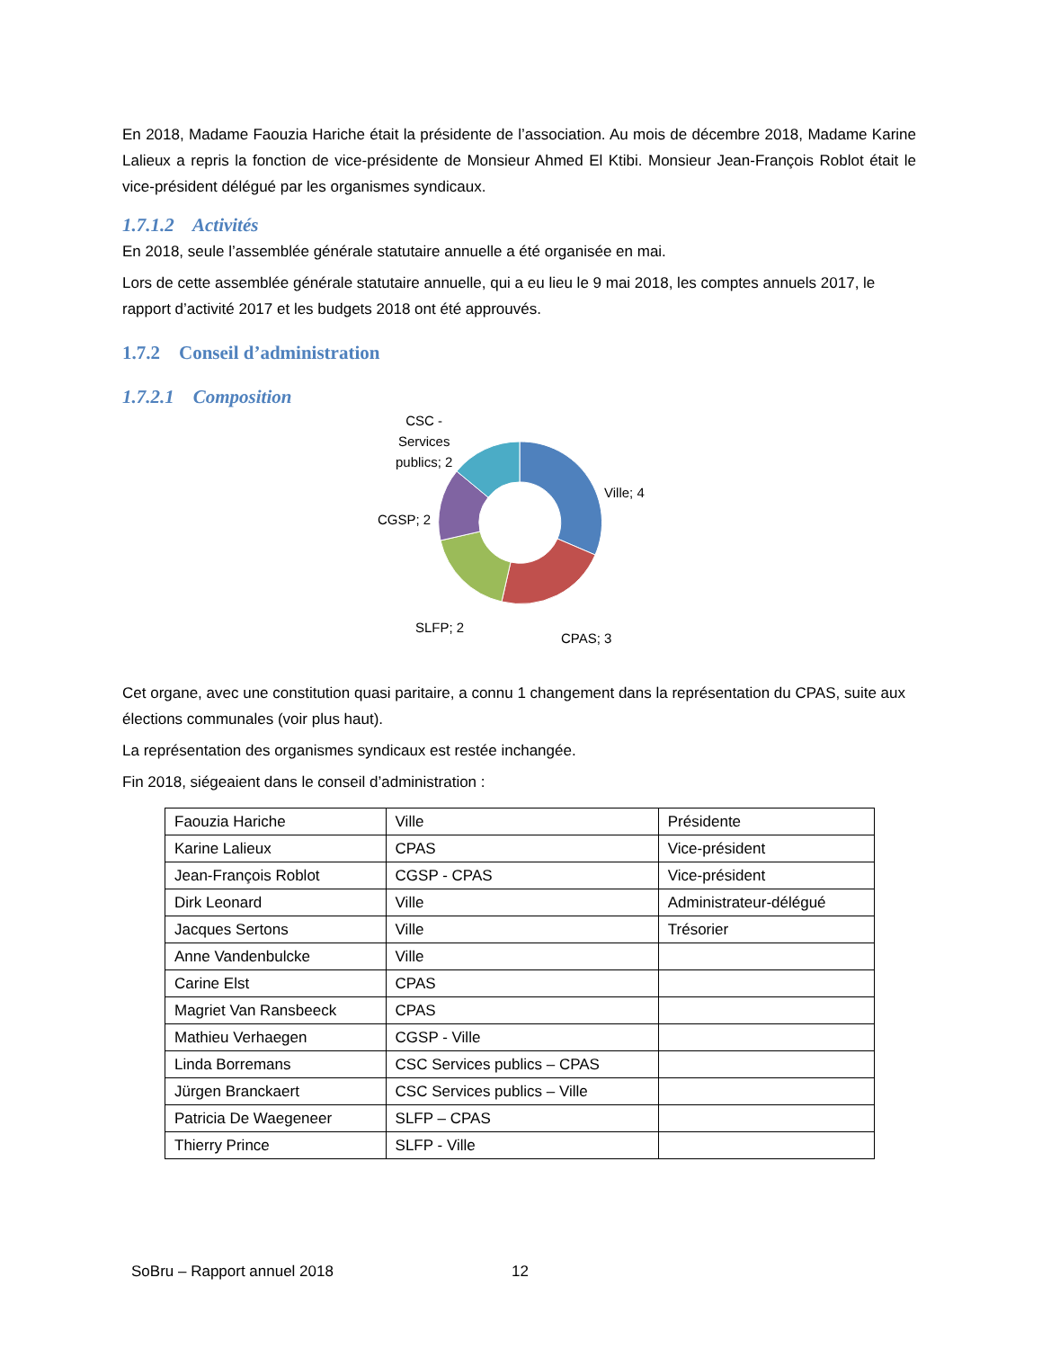En 2018, Madame Faouzia Hariche était la présidente de l’association. Au mois de décembre 2018, Madame Karine Lalieux a repris la fonction de vice-présidente de Monsieur Ahmed El Ktibi. Monsieur Jean-François Roblot était le vice-président délégué par les organismes syndicaux.
1.7.1.2 Activités
En 2018, seule l’assemblée générale statutaire annuelle a été organisée en mai.
Lors de cette assemblée générale statutaire annuelle, qui a eu lieu le 9 mai 2018, les comptes annuels 2017, le rapport d’activité 2017 et les budgets 2018 ont été approuvés.
1.7.2 Conseil d’administration
1.7.2.1 Composition
CSC -
Services
publics; 2
Ville; 4
CGSP; 2
SLFP; 2
CPAS; 3
Cet organe, avec une constitution quasi paritaire, a connu 1 changement dans la représentation du CPAS, suite aux élections communales (voir plus haut).
La représentation des organismes syndicaux est restée inchangée.
Fin 2018, siégeaient dans le conseil d’administration :
| Faouzia Hariche | Ville | Présidente |
| Karine Lalieux | CPAS | Vice-président |
| Jean-François Roblot | CGSP - CPAS | Vice-président |
| Dirk Leonard | Ville | Administrateur-délégué |
| Jacques Sertons | Ville | Trésorier |
| Anne Vandenbulcke | Ville | |
| Carine Elst | CPAS | |
| Magriet Van Ransbeeck | CPAS | |
| Mathieu Verhaegen | CGSP - Ville | |
| Linda Borremans | CSC Services publics – CPAS | |
| Jürgen Branckaert | CSC Services publics – Ville | |
| Patricia De Waegeneer | SLFP – CPAS | |
| Thierry Prince | SLFP - Ville | |
SoBru – Rapport annuel 2018 12